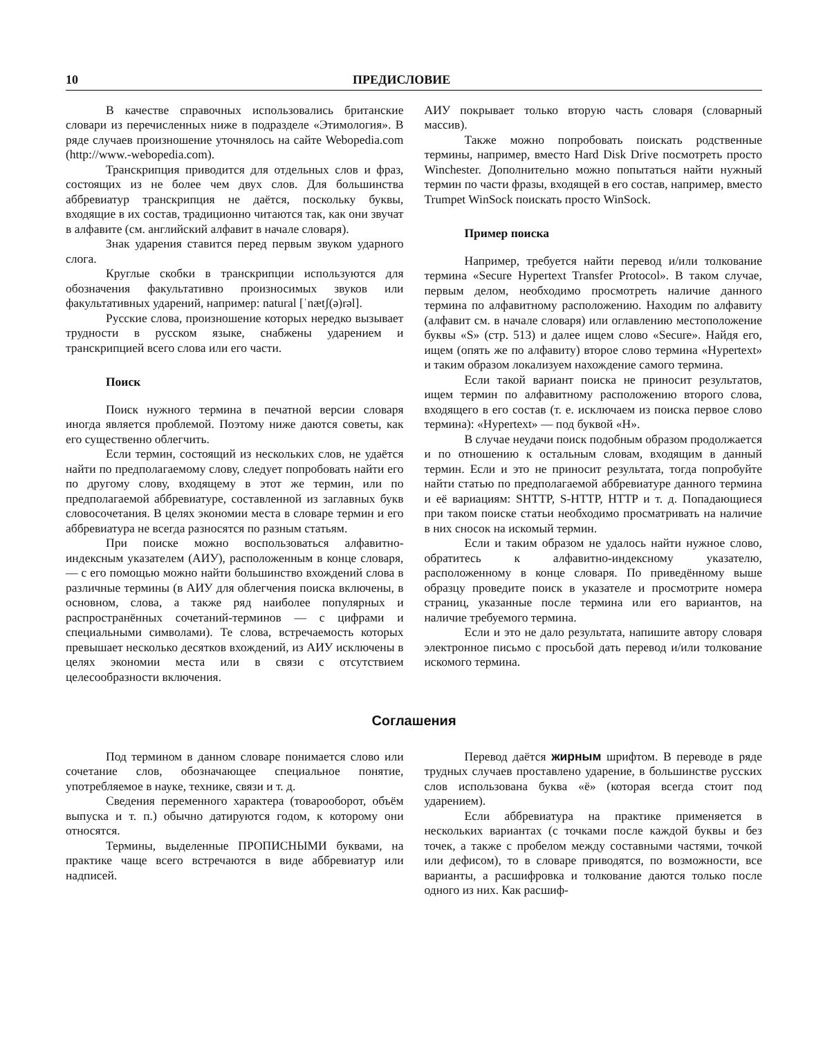10 ПРЕДИСЛОВИЕ
В качестве справочных использовались британские словари из перечисленных ниже в подразделе «Этимология». В ряде случаев произношение уточнялось на сайте Webopedia.com (http://www.-webopedia.com).
Транскрипция приводится для отдельных слов и фраз, состоящих из не более чем двух слов. Для большинства аббревиатур транскрипция не даётся, поскольку буквы, входящие в их состав, традиционно читаются так, как они звучат в алфавите (см. английский алфавит в начале словаря).
Знак ударения ставится перед первым звуком ударного слога.
Круглые скобки в транскрипции используются для обозначения факультативно произносимых звуков или факультативных ударений, например: natural [ˈnætʃ(ə)rəl].
Русские слова, произношение которых нередко вызывает трудности в русском языке, снабжены ударением и транскрипцией всего слова или его части.
Поиск
Поиск нужного термина в печатной версии словаря иногда является проблемой. Поэтому ниже даются советы, как его существенно облегчить.
Если термин, состоящий из нескольких слов, не удаётся найти по предполагаемому слову, следует попробовать найти его по другому слову, входящему в этот же термин, или по предполагаемой аббревиатуре, составленной из заглавных букв словосочетания. В целях экономии места в словаре термин и его аббревиатура не всегда разносятся по разным статьям.
При поиске можно воспользоваться алфавитно-индексным указателем (АИУ), расположенным в конце словаря, — с его помощью можно найти большинство вхождений слова в различные термины (в АИУ для облегчения поиска включены, в основном, слова, а также ряд наиболее популярных и распространённых сочетаний-терминов — с цифрами и специальными символами). Те слова, встречаемость которых превышает несколько десятков вхождений, из АИУ исключены в целях экономии места или в связи с отсутствием целесообразности включения.
АИУ покрывает только вторую часть словаря (словарный массив).
Также можно попробовать поискать родственные термины, например, вместо Hard Disk Drive посмотреть просто Winchester. Дополнительно можно попытаться найти нужный термин по части фразы, входящей в его состав, например, вместо Trumpet WinSock поискать просто WinSock.
Пример поиска
Например, требуется найти перевод и/или толкование термина «Secure Hypertext Transfer Protocol». В таком случае, первым делом, необходимо просмотреть наличие данного термина по алфавитному расположению. Находим по алфавиту (алфавит см. в начале словаря) или оглавлению местоположение буквы «S» (стр. 513) и далее ищем слово «Secure». Найдя его, ищем (опять же по алфавиту) второе слово термина «Hypertext» и таким образом локализуем нахождение самого термина.
Если такой вариант поиска не приносит результатов, ищем термин по алфавитному расположению второго слова, входящего в его состав (т. е. исключаем из поиска первое слово термина): «Hypertext» — под буквой «H».
В случае неудачи поиск подобным образом продолжается и по отношению к остальным словам, входящим в данный термин. Если и это не приносит результата, тогда попробуйте найти статью по предполагаемой аббревиатуре данного термина и её вариациям: SHTTP, S-HTTP, HTTP и т. д. Попадающиеся при таком поиске статьи необходимо просматривать на наличие в них сносок на искомый термин.
Если и таким образом не удалось найти нужное слово, обратитесь к алфавитно-индексному указателю, расположенному в конце словаря. По приведённому выше образцу проведите поиск в указателе и просмотрите номера страниц, указанные после термина или его вариантов, на наличие требуемого термина.
Если и это не дало результата, напишите автору словаря электронное письмо с просьбой дать перевод и/или толкование искомого термина.
Соглашения
Под термином в данном словаре понимается слово или сочетание слов, обозначающее специальное понятие, употребляемое в науке, технике, связи и т. д.
Сведения переменного характера (товарооборот, объём выпуска и т. п.) обычно датируются годом, к которому они относятся.
Термины, выделенные ПРОПИСНЫМИ буквами, на практике чаще всего встречаются в виде аббревиатур или надписей.
Перевод даётся жирным шрифтом. В переводе в ряде трудных случаев проставлено ударение, в большинстве русских слов использована буква «ё» (которая всегда стоит под ударением).
Если аббревиатура на практике применяется в нескольких вариантах (с точками после каждой буквы и без точек, а также с пробелом между составными частями, точкой или дефисом), то в словаре приводятся, по возможности, все варианты, а расшифровка и толкование даются только после одного из них. Как расшиф-